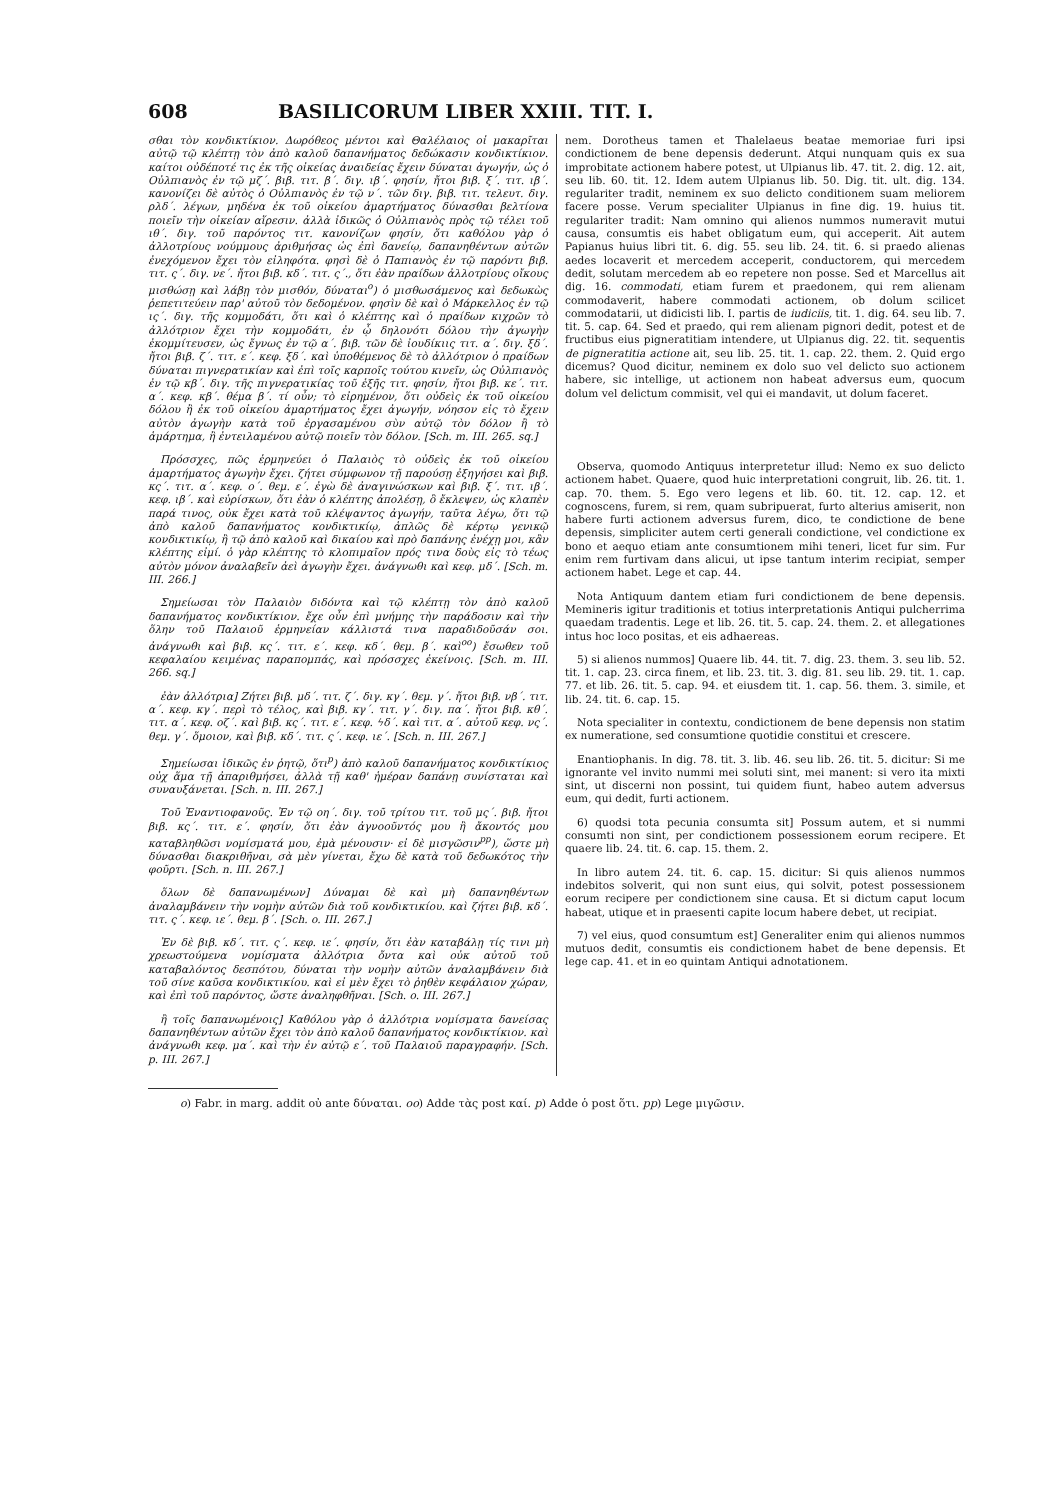608 BASILICORUM LIBER XXIII. TIT. I.
σθαι τὸν κονδικτίκιον. Δωρόθεος μέντοι καὶ Θαλέλαιος οἱ μακαρῖται αὐτῷ τῷ κλέπτῃ τὸν ἀπὸ καλοῦ δαπανήματος δεδώκασιν κονδικτίκιον. καίτοι οὐδέποτέ τις ἐκ τῆς οἰκείας ἀναιδείας ἔχειν δύναται ἀγωγήν, ὡς ὁ Οὐλπιανὸς ἐν τῷ μζ΄. βιβ. τιτ. β΄. διγ. ιβ΄. φησίν, ἤτοι βιβ. ξ΄. τιτ. ιβ΄. κανονίζει δὲ αὐτὸς ὁ Οὐλπιανὸς ἐν τῷ ν΄. τῶν διγ. βιβ. τιτ. τελευτ. διγ. ρλδ΄. λέγων, μηδένα ἐκ τοῦ οἰκείου ἁμαρτήματος δύνασθαι βελτίονα ποιεῖν τὴν οἰκείαν αἵρεσιν. ἀλλὰ ἰδικῶς ὁ Οὐλπιανὸς πρὸς τῷ τέλει τοῦ ιθ΄. διγ. τοῦ παρόντος τιτ. κανονίζων φησίν, ὅτι καθόλου γὰρ ὁ ἀλλοτρίους νούμμους ἀριθμήσας ὡς ἐπὶ δανείῳ, δαπανηθέντων αὐτῶν ἐνεχόμενον ἔχει τὸν εἰληφότα. φησὶ δὲ ὁ Παπιανὸς ἐν τῷ παρόντι βιβ. τιτ. ς΄. διγ. νε΄. ἤτοι βιβ. κδ΄. τιτ. ς΄., ὅτι ἐὰν πραίδων ἀλλοτρίους οἴκους μισθώσῃ καὶ λάβῃ τὸν μισθόν, δύναται<sup>o</sup>) ὁ μισθωσάμενος καὶ δεδωκὼς ῥεπετιτεύειν παρ' αὐτοῦ τὸν δεδομένον. φησὶν δὲ καὶ ὁ Μάρκελλος ἐν τῷ ις΄. διγ. τῆς κομμοδάτι, ὅτι καὶ ὁ κλέπτης καὶ ὁ πραίδων κιχρῶν τὸ ἀλλότριον ἔχει τὴν κομμοδάτι, ἐν ᾧ δηλονότι δόλου τὴν ἀγωγὴν ἐκομμίτευσεν, ὡς ἔγνως ἐν τῷ α΄. βιβ. τῶν δὲ ἰουδίκιις τιτ. α΄. διγ. ξδ΄. ἤτοι βιβ. ζ΄. τιτ. ε΄. κεφ. ξδ΄. καὶ ὑποθέμενος δὲ τὸ ἀλλότριον ὁ πραίδων δύναται πιγνερατικίαν καὶ ἐπὶ τοῖς καρποῖς τούτου κινεῖν, ὡς Οὐλπιανὸς ἐν τῷ κβ΄. διγ. τῆς πιγνερατικίας τοῦ ἑξῆς τιτ. φησίν, ἤτοι βιβ. κε΄. τιτ. α΄. κεφ. κβ΄. θέμα β΄. τί οὖν; τὸ εἰρημένον, ὅτι οὐδεὶς ἐκ τοῦ οἰκείου δόλου ἢ ἐκ τοῦ οἰκείου ἁμαρτήματος ἔχει ἀγωγήν, νόησον εἰς τὸ ἔχειν αὐτὸν ἀγωγὴν κατὰ τοῦ ἐργασαμένου σὺν αὐτῷ τὸν δόλον ἢ τὸ ἁμάρτημα, ἢ ἐντειλαμένου αὐτῷ ποιεῖν τὸν δόλον. [Sch. m. III. 265. sq.]
Πρόσσχες, πῶς ἑρμηνεύει ὁ Παλαιὸς τὸ οὐδεὶς ἐκ τοῦ οἰκείου ἁμαρτήματος ἀγωγὴν ἔχει. ζήτει σύμφωνον τῇ παρούσῃ ἐξηγήσει καὶ βιβ. κς΄. τιτ. α΄. κεφ. ο΄. θεμ. ε΄. ἐγὼ δὲ ἀναγινώσκων καὶ βιβ. ξ΄. τιτ. ιβ΄. κεφ. ιβ΄. καὶ εὑρίσκων, ὅτι ἐὰν ὁ κλέπτης ἀπολέσῃ, ὃ ἔκλεψεν, ὡς κλαπὲν παρά τινος, οὐκ ἔχει κατὰ τοῦ κλέψαντος ἀγωγήν, ταῦτα λέγω, ὅτι τῷ ἀπὸ καλοῦ δαπανήματος κονδικτικίῳ, ἁπλῶς δὲ κέρτῳ γενικῷ κονδικτικίῳ, ἢ τῷ ἀπὸ καλοῦ καὶ δικαίου καὶ πρὸ δαπάνης ἐνέχῃ μοι, κἂν κλέπτης εἰμί. ὁ γὰρ κλέπτης τὸ κλοπιμαῖον πρός τινα δοὺς εἰς τὸ τέως αὐτὸν μόνον ἀναλαβεῖν ἀεὶ ἀγωγὴν ἔχει. ἀνάγνωθι καὶ κεφ. μδ΄. [Sch. m. III. 266.]
Σημείωσαι τὸν Παλαιὸν διδόντα καὶ τῷ κλέπτῃ τὸν ἀπὸ καλοῦ δαπανήματος κονδικτίκιον. ἔχε οὖν ἐπὶ μνήμης τὴν παράδοσιν καὶ τὴν ὅλην τοῦ Παλαιοῦ ἑρμηνείαν κάλλιστά τινα παραδιδοῦσάν σοι. ἀνάγνωθι καὶ βιβ. κς΄. τιτ. ε΄. κεφ. κδ΄. θεμ. β΄. καὶ<sup>oo</sup>) ἔσωθεν τοῦ κεφαλαίου κειμένας παραπομπάς, καὶ πρόσσχες ἐκείνοις. [Sch. m. III. 266. sq.]
ἐὰν ἀλλότρια] Ζήτει βιβ. μδ΄. τιτ. ζ΄. διγ. κγ΄. θεμ. γ΄. ἤτοι βιβ. νβ΄. τιτ. α΄. κεφ. κγ΄. περὶ τὸ τέλος, καὶ βιβ. κγ΄. τιτ. γ΄. διγ. πα΄. ἤτοι βιβ. κθ΄. τιτ. α΄. κεφ. οζ΄. καὶ βιβ. κς΄. τιτ. ε΄. κεφ. ϟδ΄. καὶ τιτ. α΄. αὐτοῦ κεφ. νς΄. θεμ. γ΄. ὅμοιον, καὶ βιβ. κδ΄. τιτ. ς΄. κεφ. ιε΄. [Sch. n. III. 267.]
Σημείωσαι ἰδικῶς ἐν ῥητῷ, ὅτι<sup>p</sup>) ἀπὸ καλοῦ δαπανήματος κονδικτίκιος οὐχ ἅμα τῇ ἀπαριθμήσει, ἀλλὰ τῇ καθ' ἡμέραν δαπάνῃ συνίσταται καὶ συναυξάνεται. [Sch. n. III. 267.]
Τοῦ Ἐναντιοφανοῦς. Ἐν τῷ οη΄. διγ. τοῦ τρίτου τιτ. τοῦ μς΄. βιβ. ἤτοι βιβ. κς΄. τιτ. ε΄. φησίν, ὅτι ἐὰν ἀγνοοῦντός μου ἢ ἄκοντός μου καταβληθῶσι νομίσματά μου, ἐμὰ μένουσιν· εἰ δὲ μισγῶσιν<sup>pp</sup>), ὥστε μὴ δύνασθαι διακριθῆναι, σὰ μὲν γίνεται, ἔχω δὲ κατὰ τοῦ δεδωκότος τὴν φοῦρτι. [Sch. n. III. 267.]
ὅλων δὲ δαπανωμένων] Δύναμαι δὲ καὶ μὴ δαπανηθέντων ἀναλαμβάνειν τὴν νομὴν αὐτῶν διὰ τοῦ κονδικτικίου. καὶ ζήτει βιβ. κδ΄. τιτ. ς΄. κεφ. ιε΄. θεμ. β΄. [Sch. o. III. 267.]
Ἐν δὲ βιβ. κδ΄. τιτ. ς΄. κεφ. ιε΄. φησίν, ὅτι ἐὰν καταβάλῃ τίς τινι μὴ χρεωστούμενα νομίσματα ἀλλότρια ὄντα καὶ οὐκ αὐτοῦ τοῦ καταβαλόντος δεσπότου, δύναται τὴν νομὴν αὐτῶν ἀναλαμβάνειν διὰ τοῦ σίνε καῦσα κονδικτικίου. καὶ εἰ μὲν ἔχει τὸ ῥηθὲν κεφάλαιον χώραν, καὶ ἐπὶ τοῦ παρόντος, ὥστε ἀναληφθῆναι. [Sch. o. III. 267.]
ἢ τοῖς δαπανωμένοις] Καθόλου γὰρ ὁ ἀλλότρια νομίσματα δανείσας δαπανηθέντων αὐτῶν ἔχει τὸν ἀπὸ καλοῦ δαπανήματος κονδικτίκιον. καὶ ἀνάγνωθι κεφ. μα΄. καὶ τὴν ἐν αὐτῷ ε΄. τοῦ Παλαιοῦ παραγραφήν. [Sch. p. III. 267.]
nem. Dorotheus tamen et Thalelaeus beatae memoriae furi ipsi condictionem de bene depensis dederunt. Atqui nunquam quis ex sua improbitate actionem habere potest, ut Ulpianus lib. 47. tit. 2. dig. 12. ait, seu lib. 60. tit. 12. Idem autem Ulpianus lib. 50. Dig. tit. ult. dig. 134. regulariter tradit, neminem ex suo delicto conditionem suam meliorem facere posse. Verum specialiter Ulpianus in fine dig. 19. huius tit. regulariter tradit: Nam omnino qui alienos nummos numeravit mutui causa, consumtis eis habet obligatum eum, qui acceperit. Ait autem Papianus huius libri tit. 6. dig. 55. seu lib. 24. tit. 6. si praedo alienas aedes locaverit et mercedem acceperit, conductorem, qui mercedem dedit, solutam mercedem ab eo repetere non posse. Sed et Marcellus ait dig. 16. commodati, etiam furem et praedonem, qui rem alienam commodaverit, habere commodati actionem, ob dolum scilicet commodatarii, ut didicisti lib. I. partis de iudiciis, tit. 1. dig. 64. seu lib. 7. tit. 5. cap. 64. Sed et praedo, qui rem alienam pignori dedit, potest et de fructibus eius pigneratitiam intendere, ut Ulpianus dig. 22. tit. sequentis de pigneratitia actione ait, seu lib. 25. tit. 1. cap. 22. them. 2. Quid ergo dicemus? Quod dicitur, neminem ex dolo suo vel delicto suo actionem habere, sic intellige, ut actionem non habeat adversus eum, quocum dolum vel delictum commisit, vel qui ei mandavit, ut dolum faceret.
Observa, quomodo Antiquus interpretetur illud: Nemo ex suo delicto actionem habet. Quaere, quod huic interpretationi congruit, lib. 26. tit. 1. cap. 70. them. 5. Ego vero legens et lib. 60. tit. 12. cap. 12. et cognoscens, furem, si rem, quam subripuerat, furto alterius amiserit, non habere furti actionem adversus furem, dico, te condictione de bene depensis, simpliciter autem certi generali condictione, vel condictione ex bono et aequo etiam ante consumtionem mihi teneri, licet fur sim. Fur enim rem furtivam dans alicui, ut ipse tantum interim recipiat, semper actionem habet. Lege et cap. 44.
Nota Antiquum dantem etiam furi condictionem de bene depensis. Memineris igitur traditionis et totius interpretationis Antiqui pulcherrima quaedam tradentis. Lege et lib. 26. tit. 5. cap. 24. them. 2. et allegationes intus hoc loco positas, et eis adhaereas.
5) si alienos nummos] Quaere lib. 44. tit. 7. dig. 23. them. 3. seu lib. 52. tit. 1. cap. 23. circa finem, et lib. 23. tit. 3. dig. 81. seu lib. 29. tit. 1. cap. 77. et lib. 26. tit. 5. cap. 94. et eiusdem tit. 1. cap. 56. them. 3. simile, et lib. 24. tit. 6. cap. 15.
Nota specialiter in contextu, condictionem de bene depensis non statim ex numeratione, sed consumtione quotidie constitui et crescere.
Enantiophanis. In dig. 78. tit. 3. lib. 46. seu lib. 26. tit. 5. dicitur: Si me ignorante vel invito nummi mei soluti sint, mei manent: si vero ita mixti sint, ut discerni non possint, tui quidem fiunt, habeo autem adversus eum, qui dedit, furti actionem.
6) quodsi tota pecunia consumta sit] Possum autem, et si nummi consumti non sint, per condictionem possessionem eorum recipere. Et quaere lib. 24. tit. 6. cap. 15. them. 2.
In libro autem 24. tit. 6. cap. 15. dicitur: Si quis alienos nummos indebitos solverit, qui non sunt eius, qui solvit, potest possessionem eorum recipere per condictionem sine causa. Et si dictum caput locum habeat, utique et in praesenti capite locum habere debet, ut recipiat.
7) vel eius, quod consumtum est] Generaliter enim qui alienos nummos mutuos dedit, consumtis eis condictionem habet de bene depensis. Et lege cap. 41. et in eo quintam Antiqui adnotationem.
o) Fabr. in marg. addit οὐ ante δύναται. oo) Adde τὰς post καί. p) Adde ὁ post ὅτι. pp) Lege μιγῶσιν.